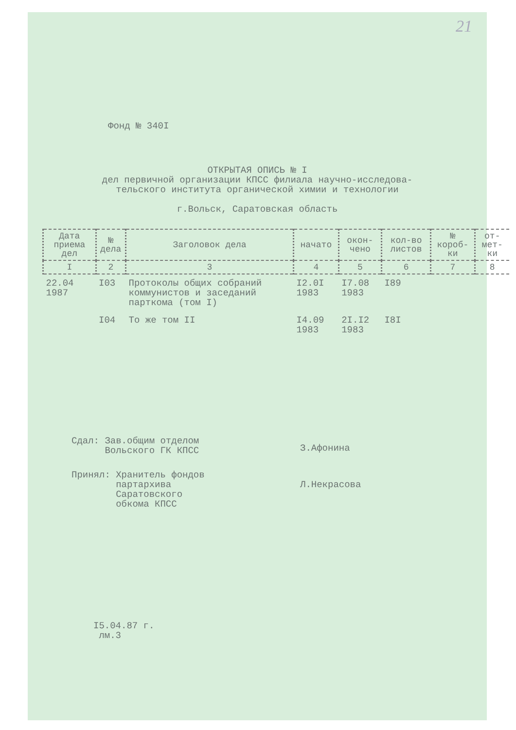21
Фонд № 340I
ОТКРЫТАЯ ОПИСЬ № I
дел первичной организации КПСС филиала научно-исследова-
тельского института органической химии и технологии
г.Вольск, Саратовская область
| Дата приема дел | № дела | Заголовок дела | начато | окон-чено | кол-во листов | № короб-ки | от-мет-ки |
| --- | --- | --- | --- | --- | --- | --- | --- |
| I | 2 | 3 | 4 | 5 | 6 | 7 | 8 |
| 22.04 1987 | I03 | Протоколы общих собраний коммунистов и заседаний парткома (том I) | I2.0I 1983 | I7.08 1983 | I89 | | |
| | I04 | То же том II | I4.09 1983 | 2I.I2 1983 | I8I | | |
Сдал: Зав.общим отделом
Вольского ГК КПСС З.Афонина
Принял: Хранитель фондов
партархива
Саратовского
обкома КПСС Л.Некрасова
I5.04.87 г.
лм.3